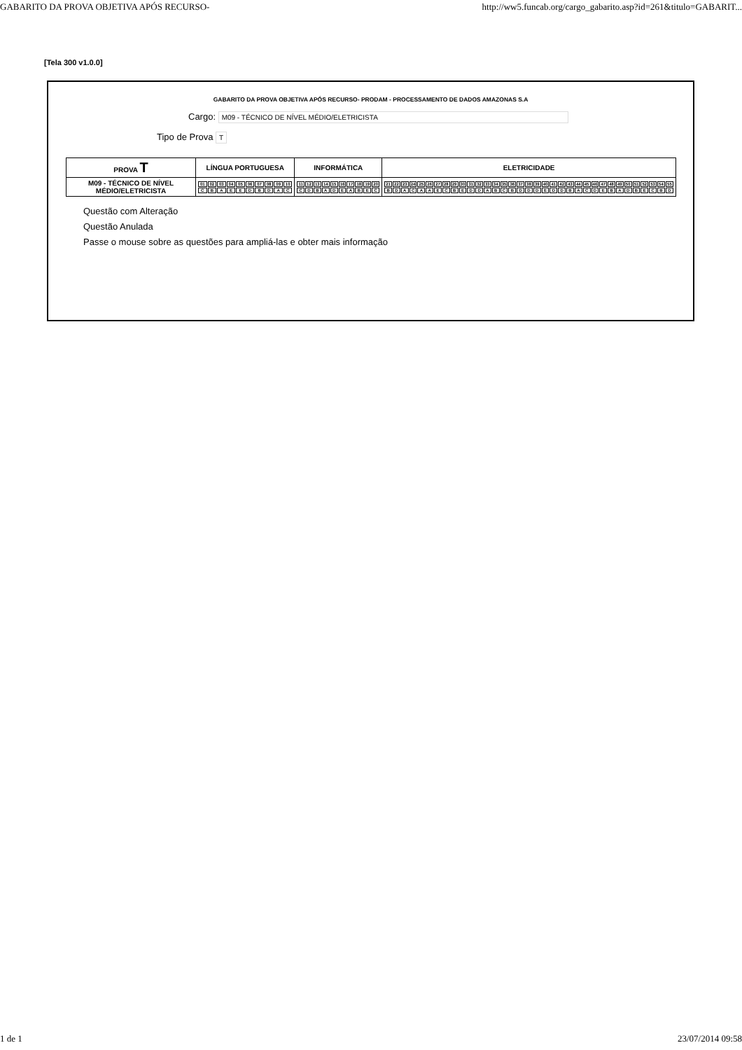GABARITO DA PROVA OBJETIVA APÓS RECURSO- http://ww5.funcab.org/cargo_gabarito.asp?id=261&titulo=GABARIT...
[Tela 300 v1.0.0]
GABARITO DA PROVA OBJETIVA APÓS RECURSO- PRODAM - PROCESSAMENTO DE DADOS AMAZONAS S.A
Cargo: M09 - TÉCNICO DE NÍVEL MÉDIO/ELETRICISTA
Tipo de Prova T
| PROVA T | LÍNGUA PORTUGUESA | INFORMÁTICA | ELETRICIDADE |
| --- | --- | --- | --- |
| M09 - TÉCNICO DE NÍVEL MÉDIO/ELETRICISTA | / 01 / 02 / 03 / 04 / 05 / 06 / 07 / 08 / 09 / 10 / / C / B / A / E / E / D / B / D / A / C / | / 11 / 12 / 13 / 14 / 15 / 16 / 17 / 18 / 19 / 20 / / C / D / B / A / D / E / A / B / E / C / | / 21 / 22 / 23 / 24 / 25 / 26 / 27 / 28 / 29 / 30 / 31 / 32 / 33 / 34 / 35 / 36 / 37 / 38 / 39 / 40 / 41 / 42 / 43 / 44 / 45 / 46 / 47 / 48 / 49 / 50 / 51 / 52 / 53 / 54 / 55 / / B / D / A / C / A / A / E / C / B / E / D / D / A / B / C / B / D / D / D / E / D / D / B / A / C / D / E / B / A / D / B / E / C / B / D / |
Questão com Alteração
Questão Anulada
Passe o mouse sobre as questões para ampliá-las e obter mais informação
1 de 1 23/07/2014 09:58